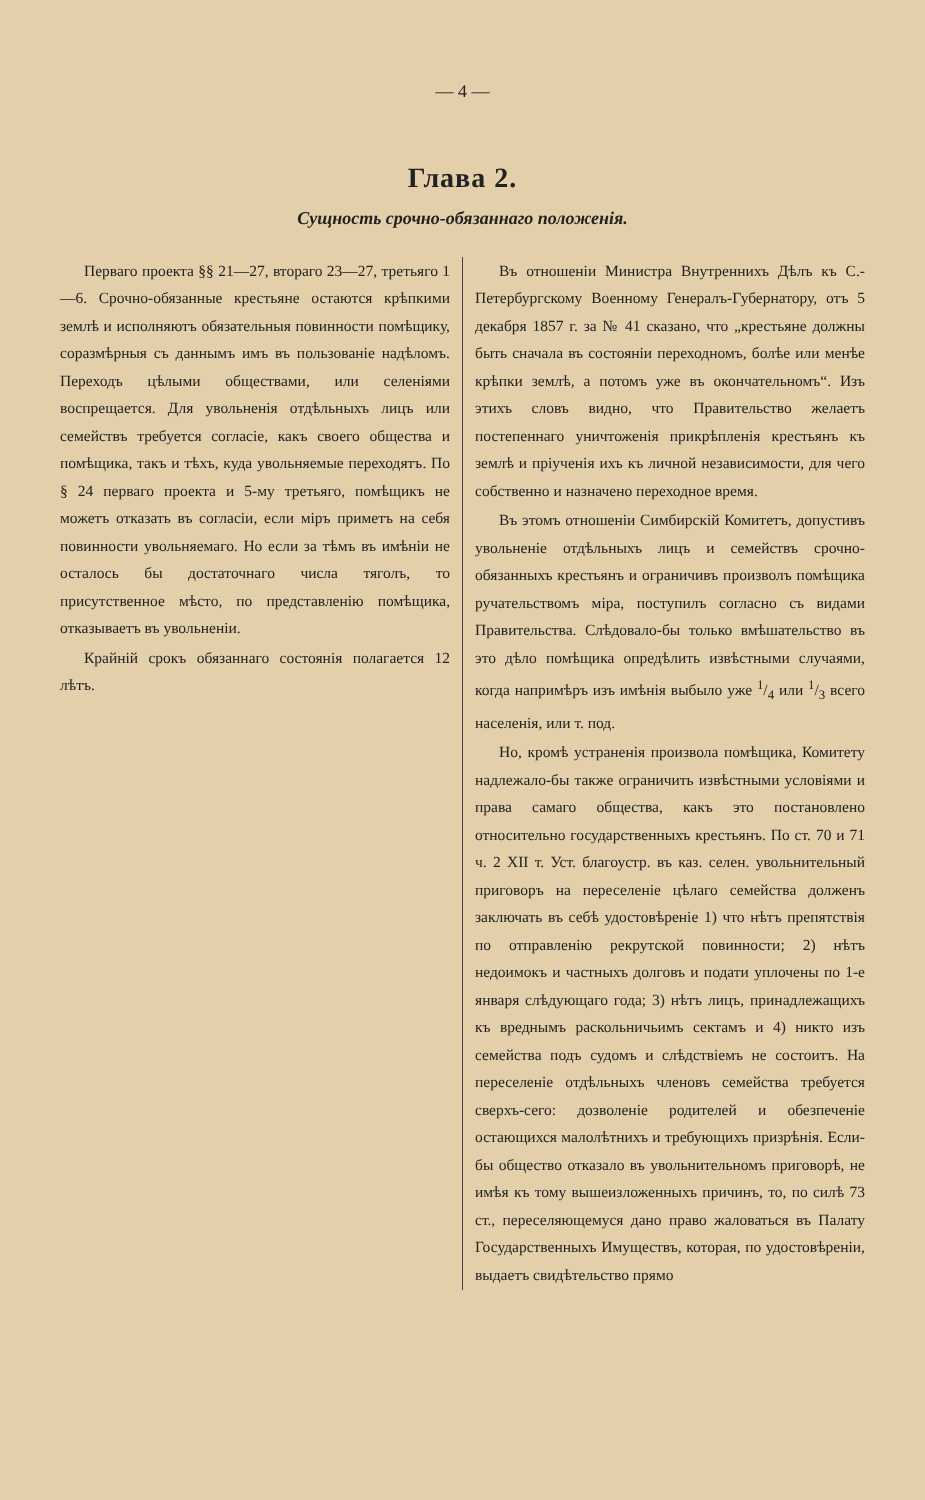— 4 —
Глава 2.
Сущность срочно-обязаннаго положенія.
Перваго проекта §§ 21—27, втораго 23—27, третьяго 1—6. Срочно-обязанные крестьяне остаются крѣпкими землѣ и исполняютъ обязательныя повинности помѣщику, соразмѣрныя съ даннымъ имъ въ пользованіе надѣломъ. Переходъ цѣлыми обществами, или селеніями воспрещается. Для увольненія отдѣльныхъ лицъ или семействъ требуется согласіе, какъ своего общества и помѣщика, такъ и тѣхъ, куда увольняемые переходятъ. По § 24 перваго проекта и 5-му третьяго, помѣщикъ не можетъ отказать въ согласіи, если міръ приметъ на себя повинности увольняемаго. Но если за тѣмъ въ имѣніи не осталось бы достаточнаго числа тяголъ, то присутственное мѣсто, по представленію помѣщика, отказываетъ въ увольненіи.
Крайній срокъ обязаннаго состоянія полагается 12 лѣтъ.
Въ отношеніи Министра Внутреннихъ Дѣлъ къ С.-Петербургскому Военному Генералъ-Губернатору, отъ 5 декабря 1857 г. за № 41 сказано, что „крестьяне должны быть сначала въ состояніи переходномъ, болѣе или менѣе крѣпки землѣ, а потомъ уже въ окончательномъ“. Изъ этихъ словъ видно, что Правительство желаетъ постепеннаго уничтоженія прикрѣпленія крестьянъ къ землѣ и пріученія ихъ къ личной независимости, для чего собственно и назначено переходное время.
Въ этомъ отношеніи Симбирскій Комитетъ, допуcтивъ увольненіе отдѣльныхъ лицъ и семействъ срочно-обязанныхъ крестьянъ и ограничивъ произволъ помѣщика ручательствомъ міра, поступилъ согласно съ видами Правительства. Слѣдовало-бы только вмѣшательство въ это дѣло помѣщика опредѣлить извѣстными случаями, когда напримѣръ изъ имѣнія выбыло уже 1/4 или 1/3 всего населенія, или т. под.
Но, кромѣ устраненія произвола помѣщика, Комитету надлежало-бы также ограничить извѣстными условіями и права самаго общества, какъ это постановлено относительно государственныхъ крестьянъ. По ст. 70 и 71 ч. 2 XII т. Уст. благоустр. въ каз. селен. увольнительный приговоръ на переселеніе цѣлаго семейства долженъ заключать въ себѣ удостовѣреніе 1) что нѣтъ препятствія по отправленію рекрутской повинности; 2) нѣтъ недоимокъ и частныхъ долговъ и подати уплочены по 1-е января слѣдующаго года; 3) нѣтъ лицъ, принадлежащихъ къ вреднымъ раскольничьимъ сектамъ и 4) никто изъ семейства подъ судомъ и слѣдствіемъ не состоитъ. На переселеніе отдѣльныхъ членовъ семейства требуется сверхъ-сего: дозволеніе родителей и обезпеченіе остающихся малолѣтнихъ и требующихъ призрѣнія. Если-бы общество отказало въ увольнительномъ приговорѣ, не имѣя къ тому вышеизложенныхъ причинъ, то, по силѣ 73 ст., переселяющемуся дано право жаловаться въ Палату Государственныхъ Имуществъ, которая, по удостовѣреніи, выдаетъ свидѣтельство прямо